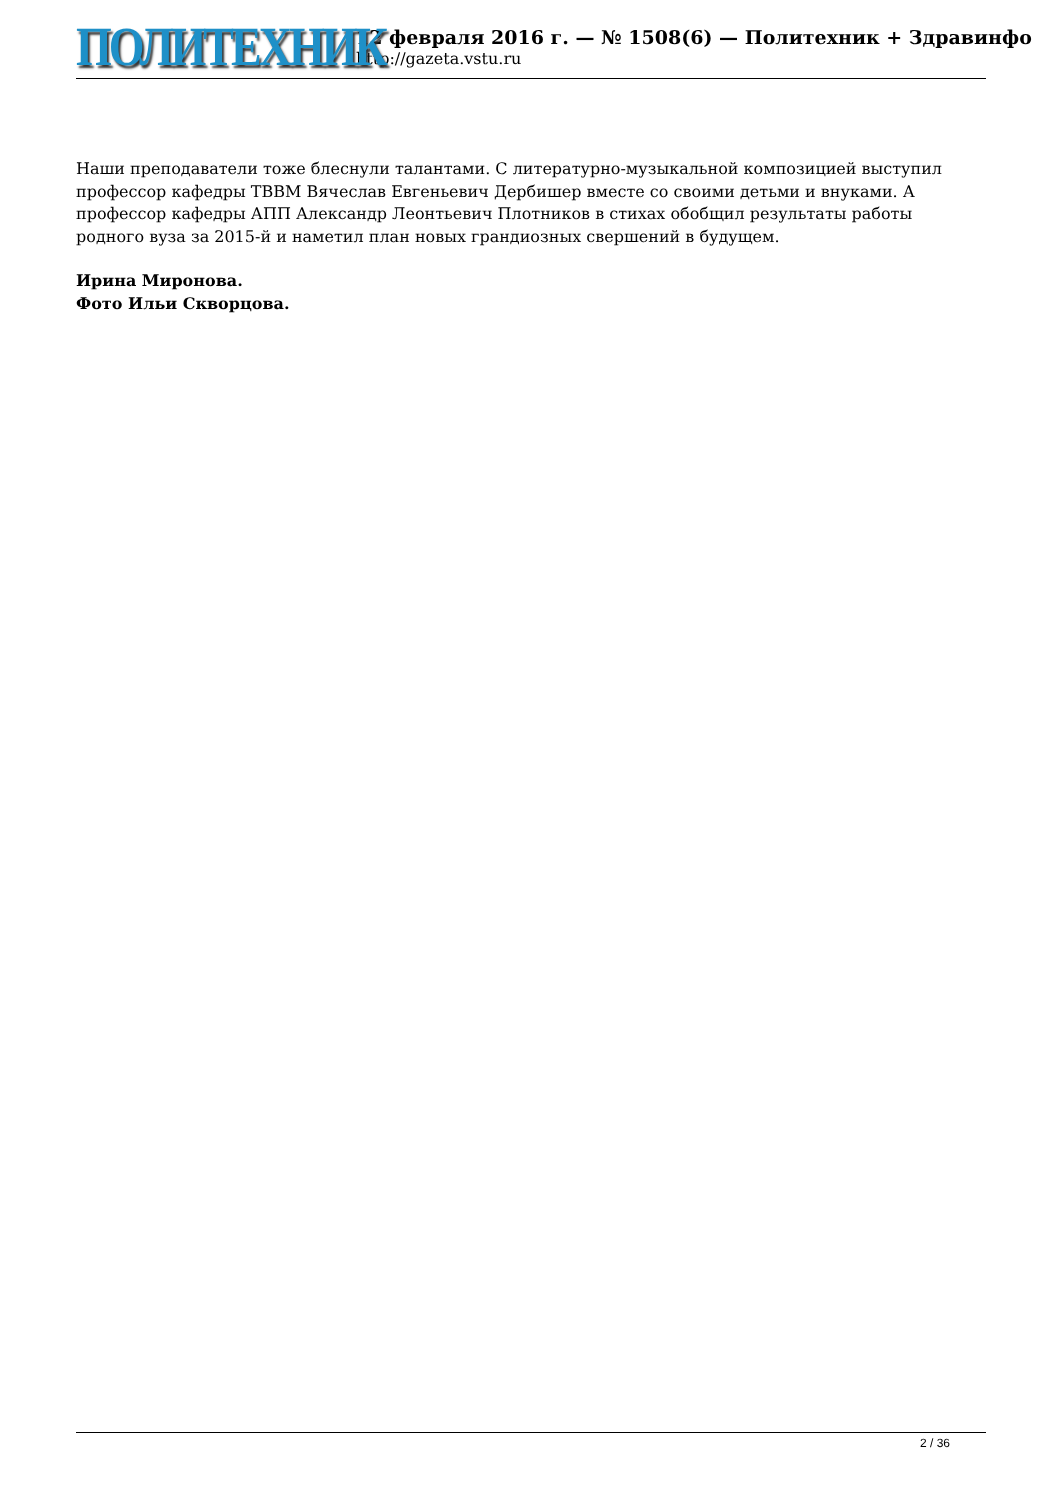ПОЛИТЕХНИК
12 февраля 2016 г. — № 1508(6) — Политехник + Здравинфо
http://gazeta.vstu.ru
Наши преподаватели тоже блеснули талантами. С литературно-музыкальной композицией выступил профессор кафедры ТВВМ Вячеслав Евгеньевич Дербишер вместе со своими детьми и внуками. А профессор кафедры АПП Александр Леонтьевич Плотников в стихах обобщил результаты работы родного вуза за 2015-й и наметил план новых грандиозных свершений в будущем.
Ирина Миронова.
Фото Ильи Скворцова.
2 / 36